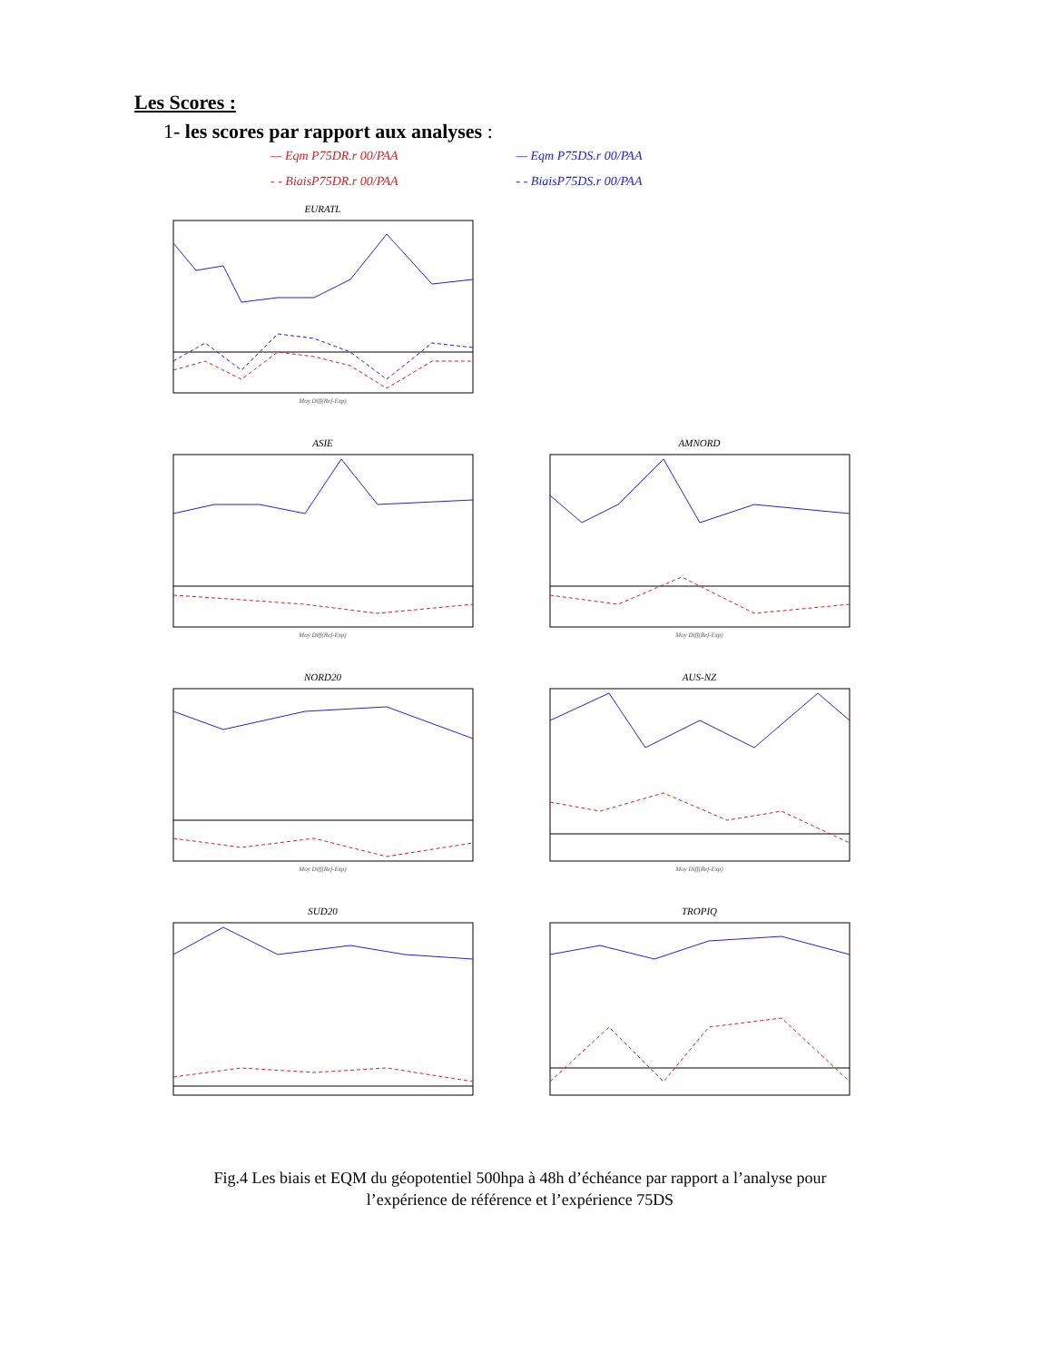Les Scores :
1- les scores par rapport aux analyses :
— Eqm P75DR.r 00/PAA
- - BiaisP75DR.r 00/PAA
— Eqm P75DS.r 00/PAA
- - BiaisP75DS.r 00/PAA
EURATL
Moy Diff(Ref-Exp)
ASIE
Moy Diff(Ref-Exp)
AMNORD
Moy Diff(Ref-Exp)
NORD20
Moy Diff(Ref-Exp)
AUS-NZ
Moy Diff(Ref-Exp)
SUD20
TROPIQ
Fig.4 Les biais et EQM du géopotentiel 500hpa à 48h d’échéance par rapport a l’analyse pour
l’expérience de référence et l’expérience 75DS